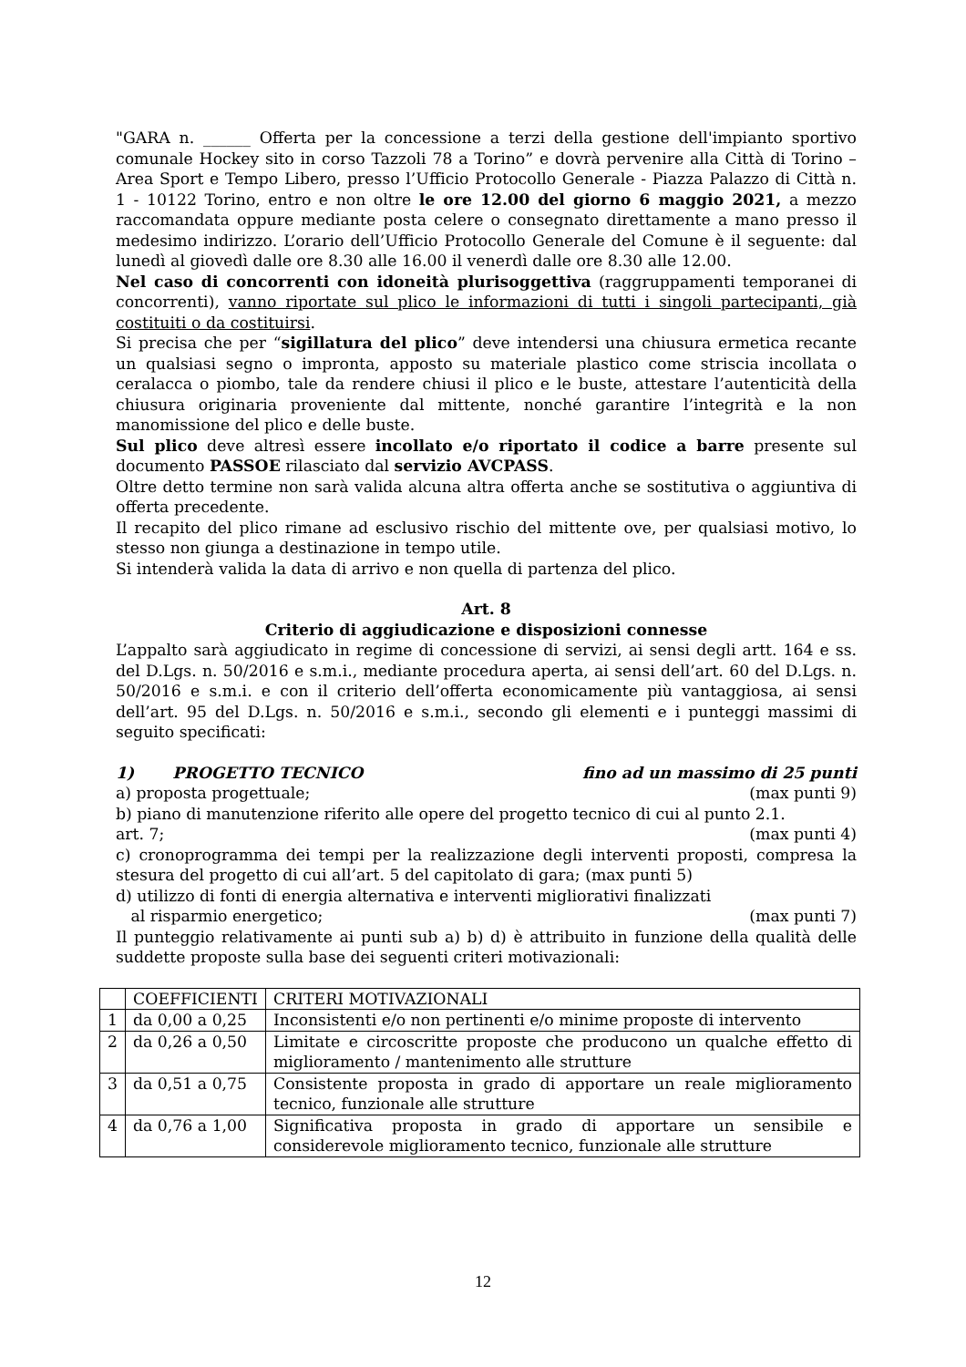"GARA n. ______ Offerta per la concessione a terzi della gestione dell'impianto sportivo comunale Hockey sito in corso Tazzoli 78 a Torino” e dovrà pervenire alla Città di Torino – Area Sport e Tempo Libero, presso l’Ufficio Protocollo Generale - Piazza Palazzo di Città n. 1 - 10122 Torino, entro e non oltre le ore 12.00 del giorno 6 maggio 2021, a mezzo raccomandata oppure mediante posta celere o consegnato direttamente a mano presso il medesimo indirizzo. L’orario dell’Ufficio Protocollo Generale del Comune è il seguente: dal lunedì al giovedì dalle ore 8.30 alle 16.00 il venerdì dalle ore 8.30 alle 12.00.
Nel caso di concorrenti con idoneità plurisoggettiva (raggruppamenti temporanei di concorrenti), vanno riportate sul plico le informazioni di tutti i singoli partecipanti, già costituiti o da costituirsi.
Si precisa che per “sigillatura del plico” deve intendersi una chiusura ermetica recante un qualsiasi segno o impronta, apposto su materiale plastico come striscia incollata o ceralacca o piombo, tale da rendere chiusi il plico e le buste, attestare l’autenticità della chiusura originaria proveniente dal mittente, nonché garantire l’integrità e la non manomissione del plico e delle buste.
Sul plico deve altresì essere incollato e/o riportato il codice a barre presente sul documento PASSOE rilasciato dal servizio AVCPASS.
Oltre detto termine non sarà valida alcuna altra offerta anche se sostitutiva o aggiuntiva di offerta precedente.
Il recapito del plico rimane ad esclusivo rischio del mittente ove, per qualsiasi motivo, lo stesso non giunga a destinazione in tempo utile.
Si intenderà valida la data di arrivo e non quella di partenza del plico.
Art. 8
Criterio di aggiudicazione e disposizioni connesse
L’appalto sarà aggiudicato in regime di concessione di servizi, ai sensi degli artt. 164 e ss. del D.Lgs. n. 50/2016 e s.m.i., mediante procedura aperta, ai sensi dell’art. 60 del D.Lgs. n. 50/2016 e s.m.i. e con il criterio dell’offerta economicamente più vantaggiosa, ai sensi dell’art. 95 del D.Lgs. n. 50/2016 e s.m.i., secondo gli elementi e i punteggi massimi di seguito specificati:
1) PROGETTO TECNICO fino ad un massimo di 25 punti
a) proposta progettuale; (max punti 9)
b) piano di manutenzione riferito alle opere del progetto tecnico di cui al punto 2.1.
art. 7; (max punti 4)
c) cronoprogramma dei tempi per la realizzazione degli interventi proposti, compresa la stesura del progetto di cui all’art. 5 del capitolato di gara; (max punti 5)
d) utilizzo di fonti di energia alternativa e interventi migliorativi finalizzati
al risparmio energetico; (max punti 7)
Il punteggio relativamente ai punti sub a) b) d) è attribuito in funzione della qualità delle suddette proposte sulla base dei seguenti criteri motivazionali:
| | COEFFICIENTI | CRITERI MOTIVAZIONALI |
| 1 | da 0,00 a 0,25 | Inconsistenti e/o non pertinenti e/o minime proposte di intervento |
| 2 | da 0,26 a 0,50 | Limitate e circoscritte proposte che producono un qualche effetto di miglioramento / mantenimento alle strutture |
| 3 | da 0,51 a 0,75 | Consistente proposta in grado di apportare un reale miglioramento tecnico, funzionale alle strutture |
| 4 | da 0,76 a 1,00 | Significativa proposta in grado di apportare un sensibile e considerevole miglioramento tecnico, funzionale alle strutture |
12